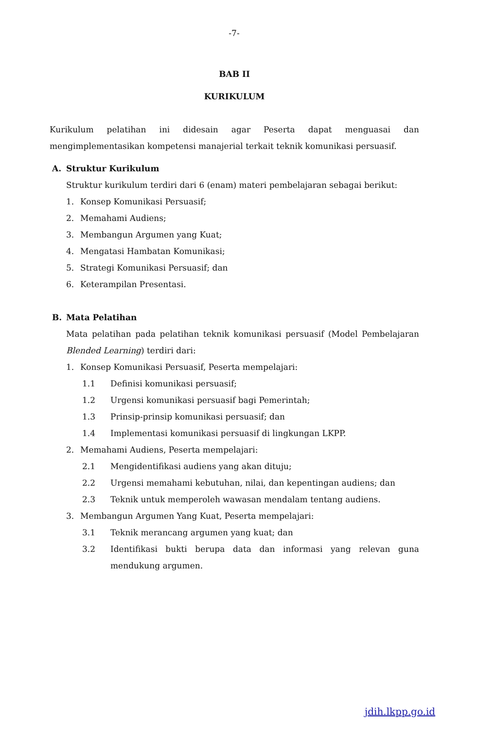-7-
BAB II
KURIKULUM
Kurikulum pelatihan ini didesain agar Peserta dapat menguasai dan mengimplementasikan kompetensi manajerial terkait teknik komunikasi persuasif.
A. Struktur Kurikulum
Struktur kurikulum terdiri dari 6 (enam) materi pembelajaran sebagai berikut:
1. Konsep Komunikasi Persuasif;
2. Memahami Audiens;
3. Membangun Argumen yang Kuat;
4. Mengatasi Hambatan Komunikasi;
5. Strategi Komunikasi Persuasif; dan
6. Keterampilan Presentasi.
B. Mata Pelatihan
Mata pelatihan pada pelatihan teknik komunikasi persuasif (Model Pembelajaran Blended Learning) terdiri dari:
1. Konsep Komunikasi Persuasif, Peserta mempelajari:
1.1 Definisi komunikasi persuasif;
1.2 Urgensi komunikasi persuasif bagi Pemerintah;
1.3 Prinsip-prinsip komunikasi persuasif; dan
1.4 Implementasi komunikasi persuasif di lingkungan LKPP.
2. Memahami Audiens, Peserta mempelajari:
2.1 Mengidentifikasi audiens yang akan dituju;
2.2 Urgensi memahami kebutuhan, nilai, dan kepentingan audiens; dan
2.3 Teknik untuk memperoleh wawasan mendalam tentang audiens.
3. Membangun Argumen Yang Kuat, Peserta mempelajari:
3.1 Teknik merancang argumen yang kuat; dan
3.2 Identifikasi bukti berupa data dan informasi yang relevan guna mendukung argumen.
jdih.lkpp.go.id